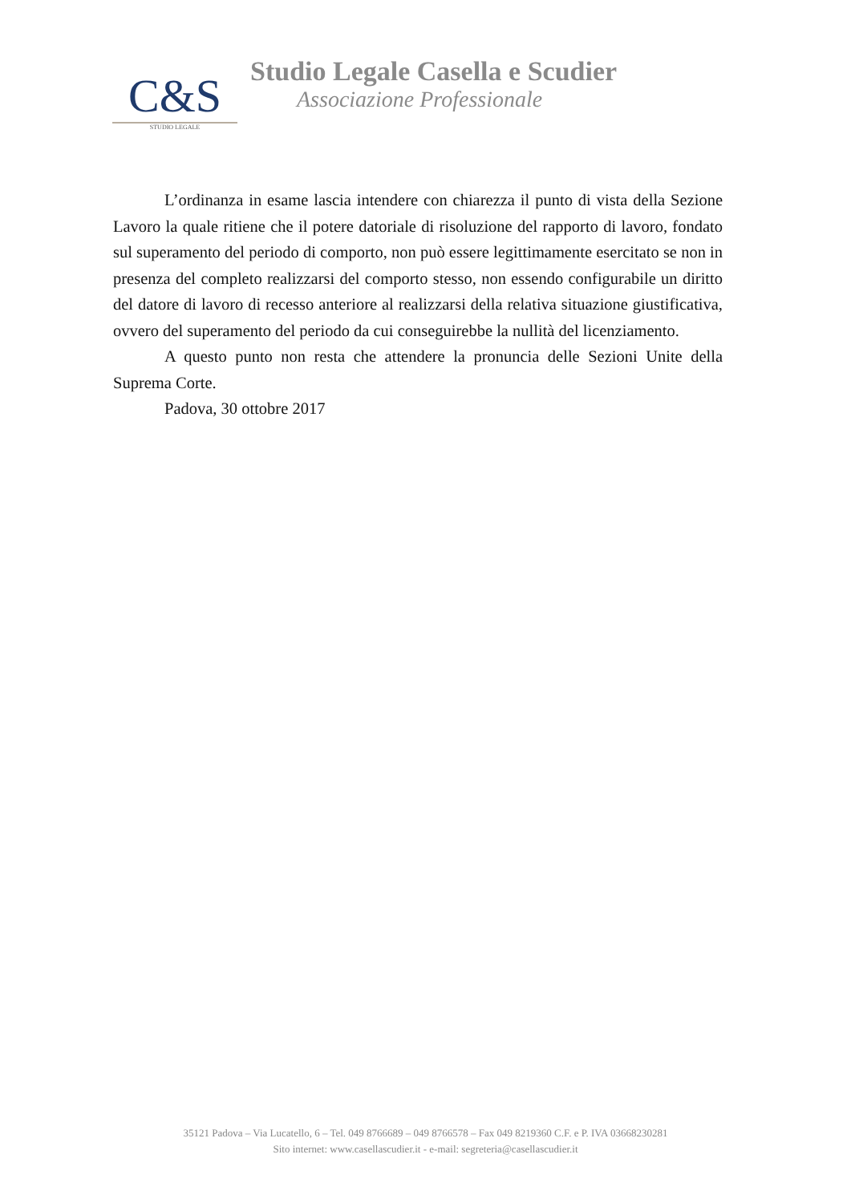C&S
STUDIO LEGALE
Studio Legale Casella e Scudier
Associazione Professionale
L’ordinanza in esame lascia intendere con chiarezza il punto di vista della Sezione Lavoro la quale ritiene che il potere datoriale di risoluzione del rapporto di lavoro, fondato sul superamento del periodo di comporto, non può essere legittimamente esercitato se non in presenza del completo realizzarsi del comporto stesso, non essendo configurabile un diritto del datore di lavoro di recesso anteriore al realizzarsi della relativa situazione giustificativa, ovvero del superamento del periodo da cui conseguirebbe la nullità del licenziamento.
A questo punto non resta che attendere la pronuncia delle Sezioni Unite della Suprema Corte.
Padova, 30 ottobre 2017
35121 Padova – Via Lucatello, 6 – Tel. 049 8766689 – 049 8766578 – Fax 049 8219360 C.F. e P. IVA 03668230281
Sito internet: www.casellascudier.it - e-mail: segreteria@casellascudier.it